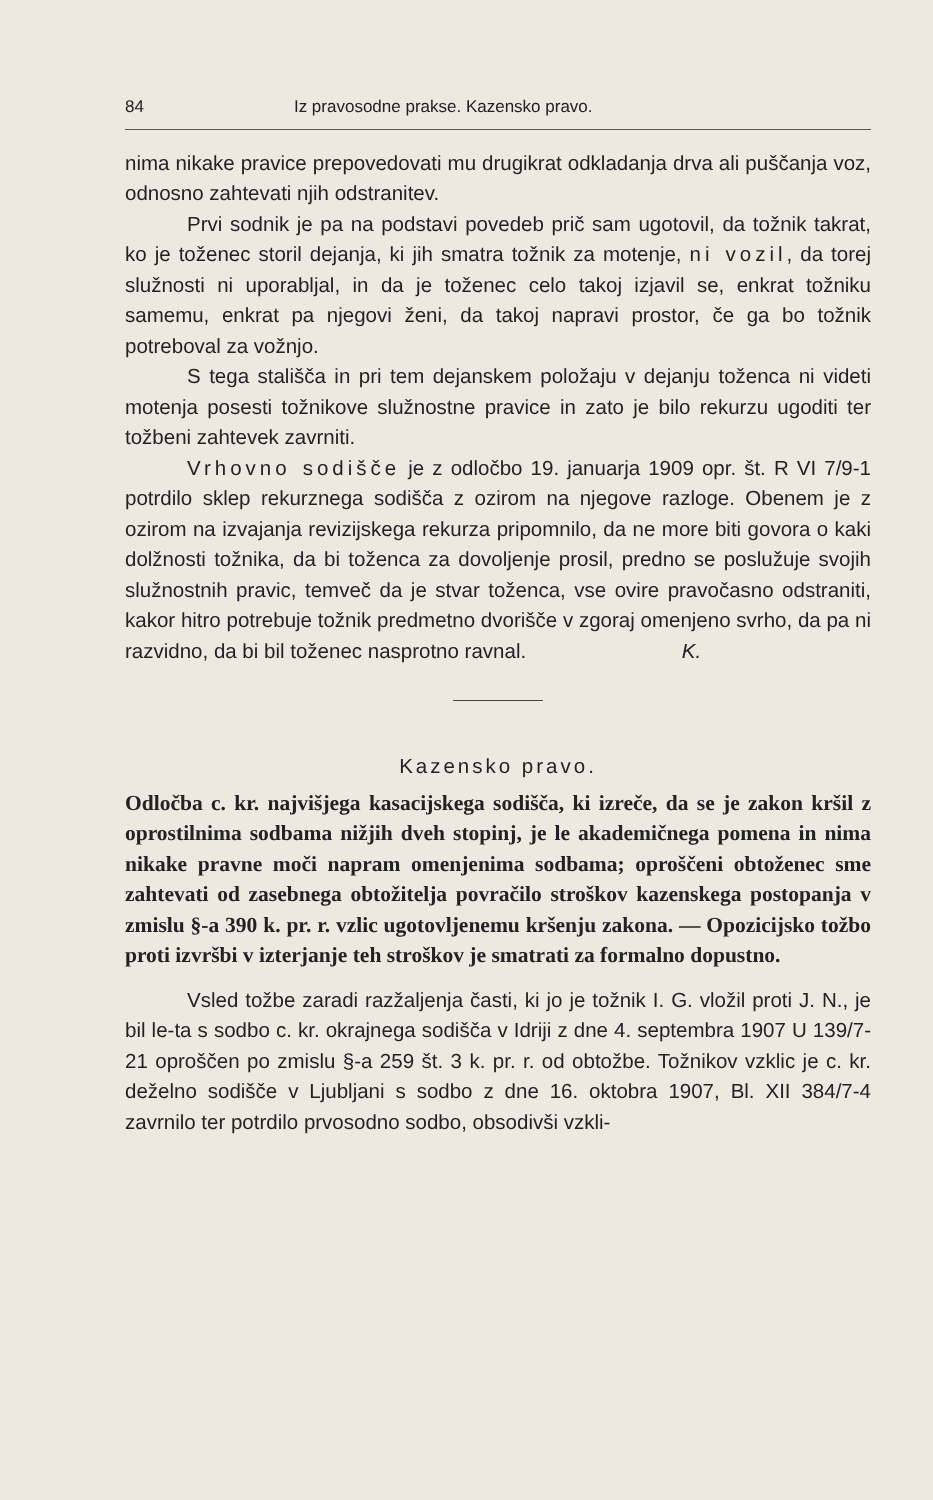84 Iz pravosodne prakse. Kazensko pravo.
nima nikake pravice prepovedovati mu drugikrat odkladanja drva ali puščanja voz, odnosno zahtevati njih odstranitev.
Prvi sodnik je pa na podstavi povedeb prič sam ugotovil, da tožnik takrat, ko je toženec storil dejanja, ki jih smatra tožnik za motenje, ni vozil, da torej služnosti ni uporabljal, in da je toženec celo takoj izjavil se, enkrat tožniku samemu, enkrat pa njegovi ženi, da takoj napravi prostor, če ga bo tožnik potreboval za vožnjo.
S tega stališča in pri tem dejanskem položaju v dejanju toženca ni videti motenja posesti tožnikove služnostne pravice in zato je bilo rekurzu ugoditi ter tožbeni zahtevek zavrniti.
Vrhovno sodišče je z odločbo 19. januarja 1909 opr. št. R VI 7/9-1 potrdilo sklep rekurznega sodišča z ozirom na njegove razloge. Obenem je z ozirom na izvajanja revizijskega rekurza pripomnilo, da ne more biti govora o kaki dolžnosti tožnika, da bi toženca za dovoljenje prosil, predno se poslužuje svojih služnostnih pravic, temveč da je stvar toženca, vse ovire pravočasno odstraniti, kakor hitro potrebuje tožnik predmetno dvorišče v zgoraj omenjeno svrho, da pa ni razvidno, da bi bil toženec nasprotno ravnal. K.
Kazensko pravo.
Odločba c. kr. najvišjega kasacijskega sodišča, ki izreče, da se je zakon kršil z oprostilnima sodbama nižjih dveh stopinj, je le akademičnega pomena in nima nikake pravne moči napram omenjenima sodbama; oproščeni obtoženec sme zahtevati od zasebnega obtožitelja povračilo stroškov kazenskega postopanja v zmislu §-a 390 k. pr. r. vzlic ugotovljenemu kršenju zakona. — Opozicijsko tožbo proti izvršbi v izterjanje teh stroškov je smatrati za formalno dopustno.
Vsled tožbe zaradi razžaljenja časti, ki jo je tožnik I. G. vložil proti J. N., je bil le-ta s sodbo c. kr. okrajnega sodišča v Idriji z dne 4. septembra 1907 U 139/7-21 oproščen po zmislu §-a 259 št. 3 k. pr. r. od obtožbe. Tožnikov vzklic je c. kr. deželno sodišče v Ljubljani s sodbo z dne 16. oktobra 1907, Bl. XII 384/7-4 zavrnilo ter potrdilo prvosodno sodbo, obsodivši vzkli-